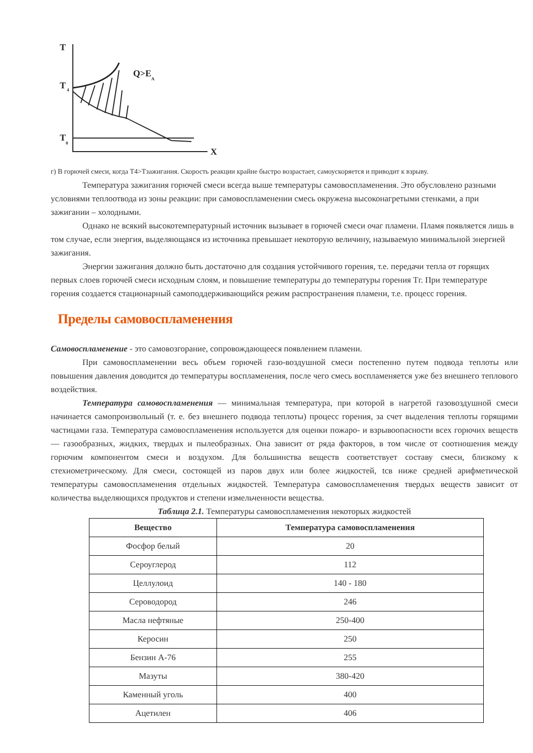T
T
4
T
0
X
Q>E
A
г) В горючей смеси, когда Т4>Тзажигания. Скорость реакции крайне быстро возрастает, самоускоряется и приводит к взрыву.
Температура зажигания горючей смеси всегда выше температуры самовоспламенения. Это обусловлено разными условиями теплоотвода из зоны реакции: при самовоспламенении смесь окружена высоконагретыми стенками, а при зажигании – холодными.
Однако не всякий высокотемпературный источник вызывает в горючей смеси очаг пламени. Пламя появляется лишь в том случае, если энергия, выделяющаяся из источника превышает некоторую величину, называемую минимальной энергией зажигания.
Энергии зажигания должно быть достаточно для создания устойчивого горения, т.е. передачи тепла от горящих первых слоев горючей смеси исходным слоям, и повышение температуры до температуры горения Тг. При температуре горения создается стационарный самоподдерживающийся режим распространения пламени, т.е. процесс горения.
Пределы самовоспламенения
Самовоспламенение - это самовозгорание, сопровождающееся появлением пламени.
При самовоспламенении весь объем горючей газо-воздушной смеси постепенно путем подвода теплоты или повышения давления доводится до температуры воспламенения, после чего смесь воспламеняется уже без внешнего теплового воздействия.
Температура самовоспламенения — минимальная температура, при которой в нагретой газовоздушной смеси начинается самопроизвольный (т. е. без внешнего подвода теплоты) процесс горения, за счет выделения теплоты горящими частицами газа. Температура самовоспламенения используется для оценки пожаро- и взрывоопасности всех горючих веществ — газообразных, жидких, твердых и пылеобразных. Она зависит от ряда факторов, в том числе от соотношения между горючим компонентом смеси и воздухом. Для большинства веществ соответствует составу смеси, близкому к стехиометрическому. Для смеси, состоящей из паров двух или более жидкостей, tсв ниже средней арифметической температуры самовоспламенения отдельных жидкостей. Температура самовоспламенения твердых веществ зависит от количества выделяющихся продуктов и степени измельченности вещества.
Таблица 2.1. Температуры самовоспламенения некоторых жидкостей
| Вещество | Температура самовоспламенения |
| --- | --- |
| Фосфор белый | 20 |
| Сероуглерод | 112 |
| Целлулоид | 140 - 180 |
| Сероводород | 246 |
| Масла нефтяные | 250-400 |
| Керосин | 250 |
| Бензин А-76 | 255 |
| Мазуты | 380-420 |
| Каменный уголь | 400 |
| Ацетилен | 406 |